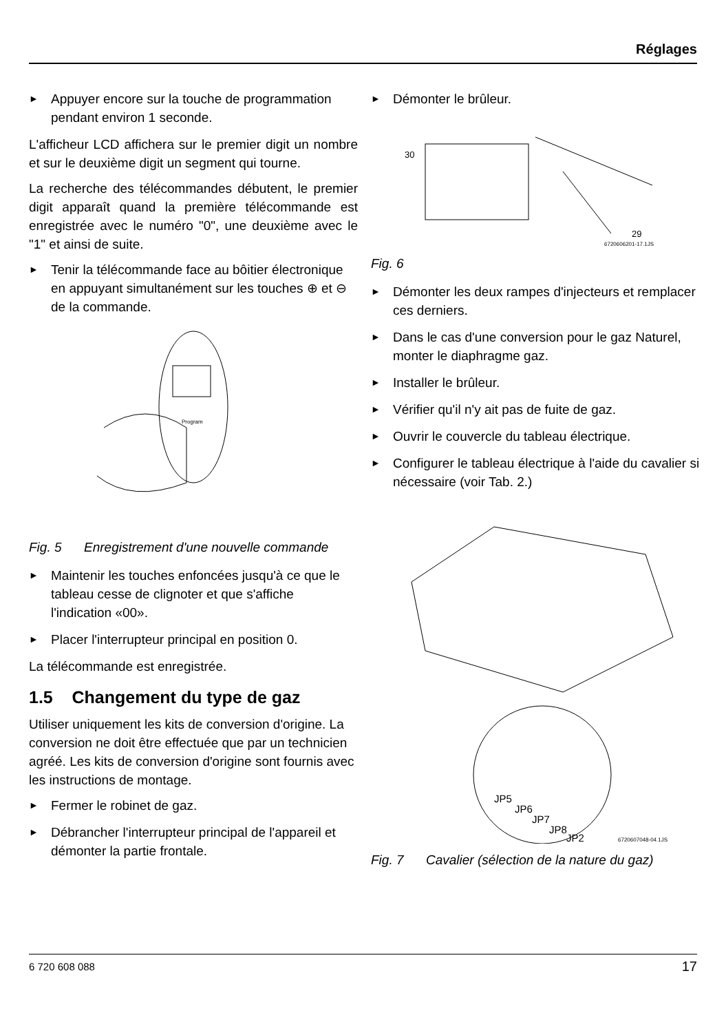Réglages
► Appuyer encore sur la touche de programmation pendant environ 1 seconde.
L'afficheur LCD affichera sur le premier digit un nombre et sur le deuxième digit un segment qui tourne.
La recherche des télécommandes débutent, le premier digit apparaît quand la première télécommande est enregistrée avec le numéro "0", une deuxième avec le "1" et ainsi de suite.
► Tenir la télécommande face au bôitier électronique en appuyant simultanément sur les touches ⊕ et ⊖ de la commande.
Program
Fig. 5 Enregistrement d'une nouvelle commande
► Maintenir les touches enfoncées jusqu'à ce que le tableau cesse de clignoter et que s'affiche l'indication «00».
► Placer l'interrupteur principal en position 0.
La télécommande est enregistrée.
1.5 Changement du type de gaz
Utiliser uniquement les kits de conversion d'origine. La conversion ne doit être effectuée que par un technicien agréé. Les kits de conversion d'origine sont fournis avec les instructions de montage.
► Fermer le robinet de gaz.
► Débrancher l'interrupteur principal de l'appareil et démonter la partie frontale.
► Démonter le brûleur.
30
29
6720606201-17.1JS
Fig. 6
► Démonter les deux rampes d'injecteurs et remplacer ces derniers.
► Dans le cas d'une conversion pour le gaz Naturel, monter le diaphragme gaz.
► Installer le brûleur.
► Vérifier qu'il n'y ait pas de fuite de gaz.
► Ouvrir le couvercle du tableau électrique.
► Configurer le tableau électrique à l'aide du cavalier si nécessaire (voir Tab. 2.)
JP5
JP6
JP7
JP8
JP2
6720607048-04.1JS
Fig. 7 Cavalier (sélection de la nature du gaz)
6 720 608 088 17